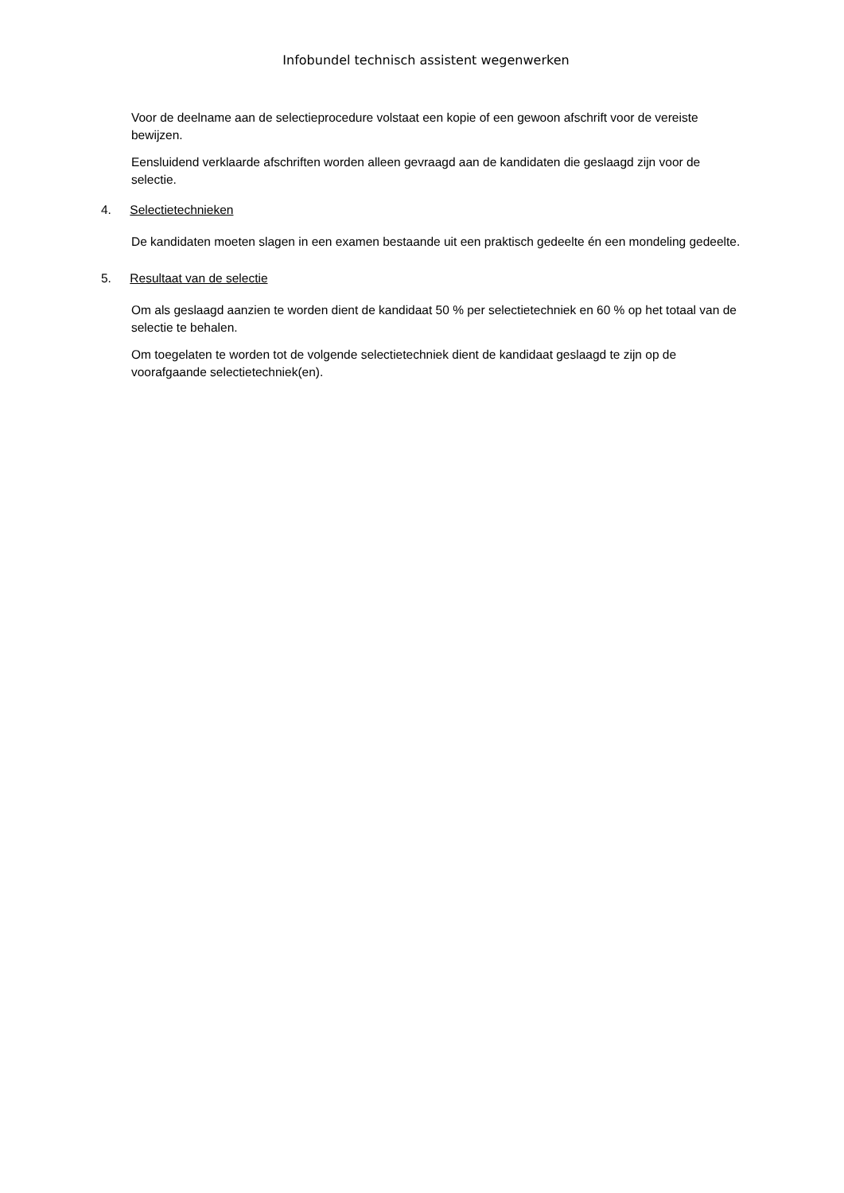Infobundel technisch assistent wegenwerken
Voor de deelname aan de selectieprocedure volstaat een kopie of een gewoon afschrift voor de vereiste bewijzen.
Eensluidend verklaarde afschriften worden alleen gevraagd aan de kandidaten die geslaagd zijn voor de selectie.
4. Selectietechnieken
De kandidaten moeten slagen in een examen bestaande uit een praktisch gedeelte én een mondeling gedeelte.
5. Resultaat van de selectie
Om als geslaagd aanzien te worden dient de kandidaat 50 % per selectietechniek en 60 % op het totaal van de selectie te behalen.
Om toegelaten te worden tot de volgende selectietechniek dient de kandidaat geslaagd te zijn op de voorafgaande selectietechniek(en).